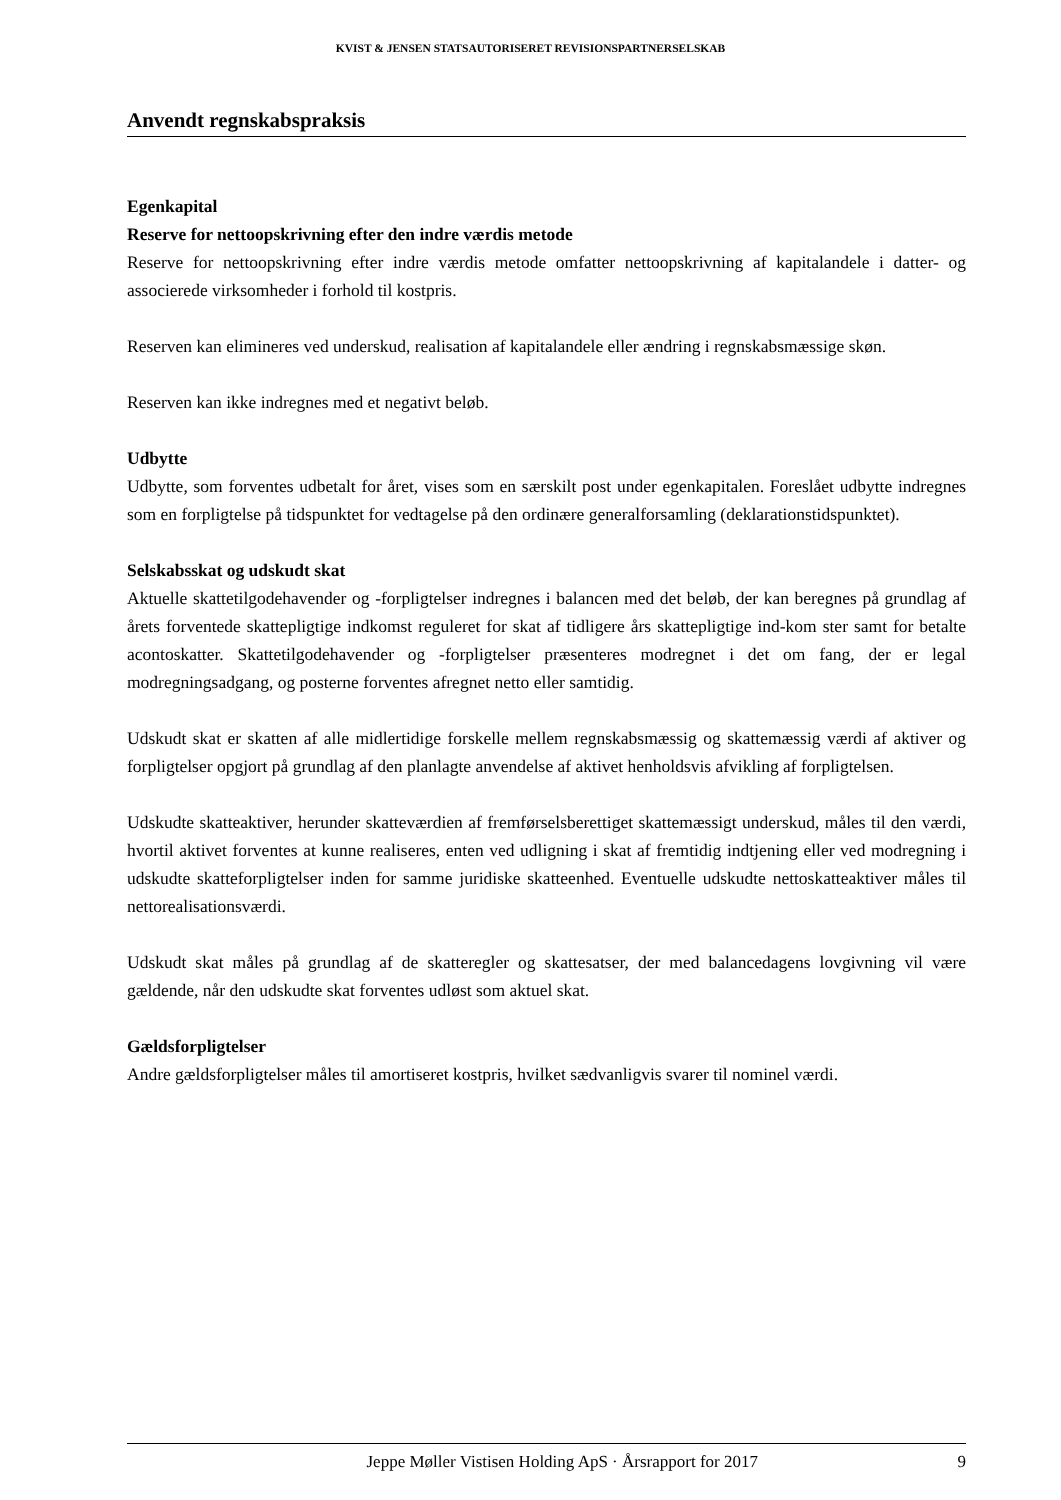KVIST & JENSEN STATSAUTORISERET REVISIONSPARTNERSELSKAB
Anvendt regnskabspraksis
Egenkapital
Reserve for nettoopskrivning efter den indre værdis metode
Reserve for nettoopskrivning efter indre værdis metode omfatter nettoopskrivning af kapitalandele i datter- og associerede virksomheder i forhold til kostpris.
Reserven kan elimineres ved underskud, realisation af kapitalandele eller ændring i regnskabsmæssige skøn.
Reserven kan ikke indregnes med et negativt beløb.
Udbytte
Udbytte, som forventes udbetalt for året, vises som en særskilt post under egenkapitalen. Foreslået udbytte indregnes som en forpligtelse på tidspunktet for vedtagelse på den ordinære generalforsamling (deklarationstidspunktet).
Selskabsskat og udskudt skat
Aktuelle skattetilgodehavender og -forpligtelser indregnes i balancen med det beløb, der kan beregnes på grundlag af årets forventede skattepligtige indkomst reguleret for skat af tidligere års skattepligtige ind-kom ster samt for betalte acontoskatter. Skattetilgodehavender og -forpligtelser præsenteres modregnet i det om fang, der er legal modregningsadgang, og posterne forventes afregnet netto eller samtidig.
Udskudt skat er skatten af alle midlertidige forskelle mellem regnskabsmæssig og skattemæssig værdi af aktiver og forpligtelser opgjort på grundlag af den planlagte anvendelse af aktivet henholdsvis afvikling af forpligtelsen.
Udskudte skatteaktiver, herunder skatteværdien af fremførselsberettiget skattemæssigt underskud, måles til den værdi, hvortil aktivet forventes at kunne realiseres, enten ved udligning i skat af fremtidig indtjening eller ved modregning i udskudte skatteforpligtelser inden for samme juridiske skatteenhed. Eventuelle udskudte nettoskatteaktiver måles til nettorealisationsværdi.
Udskudt skat måles på grundlag af de skatteregler og skattesatser, der med balancedagens lovgivning vil være gældende, når den udskudte skat forventes udløst som aktuel skat.
Gældsforpligtelser
Andre gældsforpligtelser måles til amortiseret kostpris, hvilket sædvanligvis svarer til nominel værdi.
Jeppe Møller Vistisen Holding ApS · Årsrapport for 2017 9